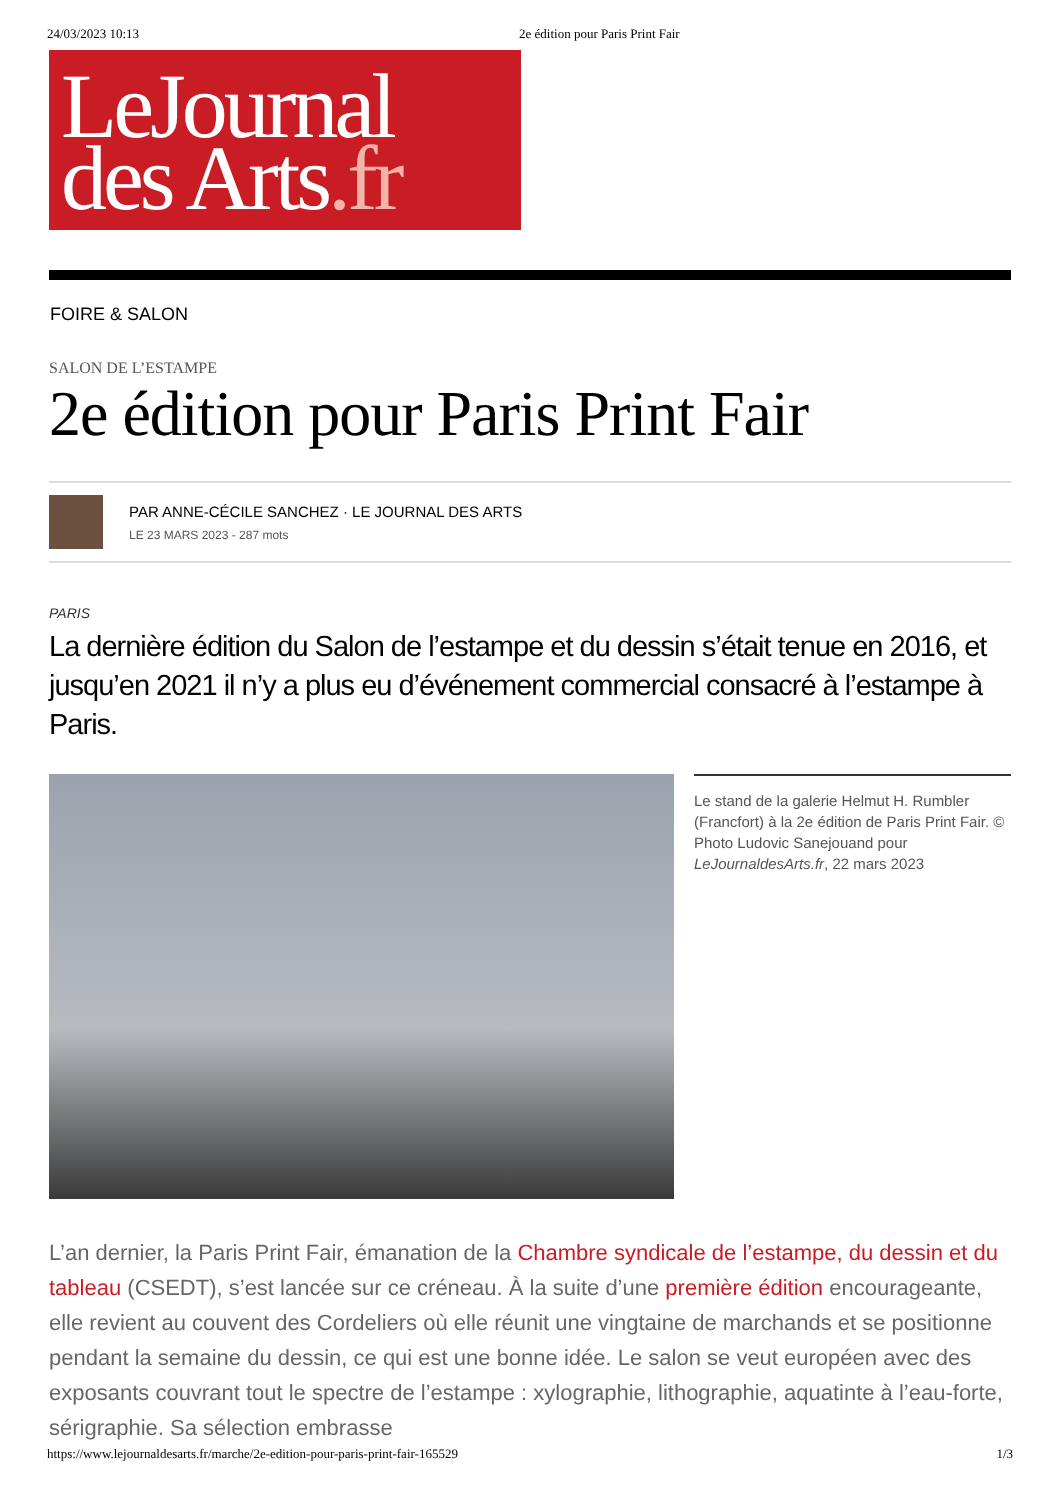24/03/2023 10:13 2e édition pour Paris Print Fair
LeJournal
des Arts.fr
FOIRE & SALON
SALON DE L’ESTAMPE
2e édition pour Paris Print Fair
PAR ANNE-CÉCILE SANCHEZ · LE JOURNAL DES ARTS
LE 23 MARS 2023 - 287 mots
PARIS
La dernière édition du Salon de l’estampe et du dessin s’était tenue en 2016, et jusqu’en 2021 il n’y a plus eu d’événement commercial consacré à l’estampe à Paris.
Le stand de la galerie Helmut H. Rumbler (Francfort) à la 2e édition de Paris Print Fair. © Photo Ludovic Sanejouand pour LeJournaldesArts.fr, 22 mars 2023
L’an dernier, la Paris Print Fair, émanation de la Chambre syndicale de l’estampe, du dessin et du tableau (CSEDT), s’est lancée sur ce créneau. À la suite d’une première édition encourageante, elle revient au couvent des Cordeliers où elle réunit une vingtaine de marchands et se positionne pendant la semaine du dessin, ce qui est une bonne idée. Le salon se veut européen avec des exposants couvrant tout le spectre de l’estampe : xylographie, lithographie, aquatinte à l’eau-forte, sérigraphie. Sa sélection embrasse
https://www.lejournaldesarts.fr/marche/2e-edition-pour-paris-print-fair-165529 1/3